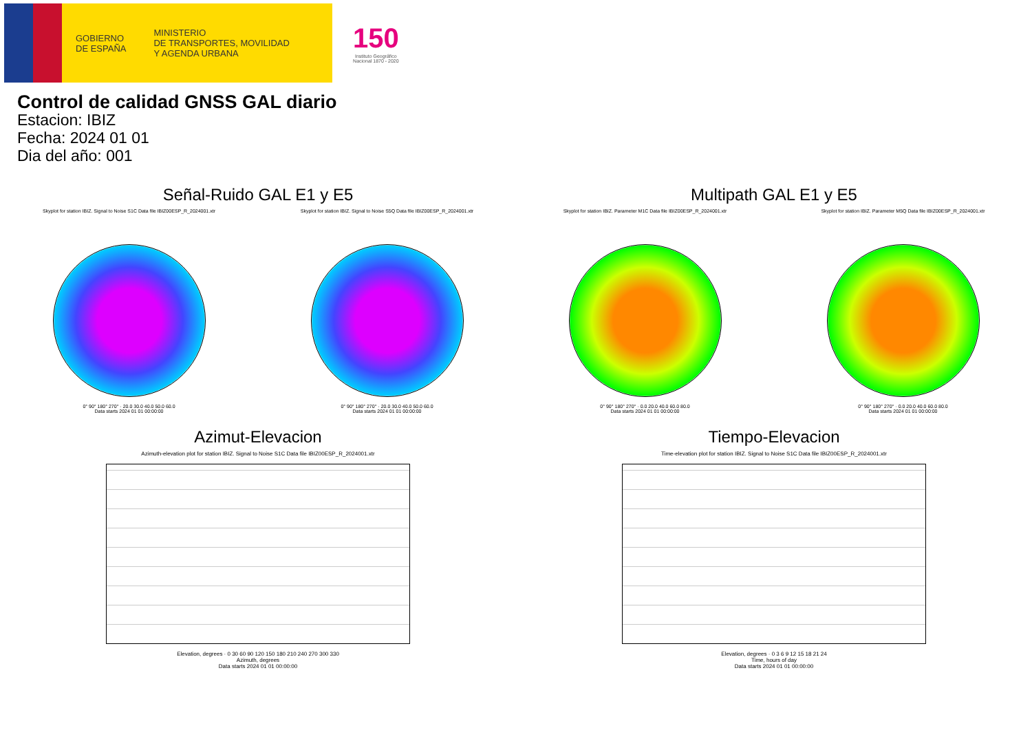GOBIERNO
DE ESPAÑA
MINISTERIO
DE TRANSPORTES, MOVILIDAD
Y AGENDA URBANA
150
Instituto Geográfico
Nacional 1870 - 2020
Control de calidad GNSS GAL diario
Estacion: IBIZ
Fecha: 2024 01 01
Dia del año: 001
Señal-Ruido GAL E1 y E5
Skyplot for station IBIZ. Signal to Noise S1C Data file IBIZ00ESP_R_2024001.xtr
0° 90° 180° 270° · 20.0 30.0 40.0 50.0 60.0
Data starts 2024 01 01 00:00:00
Skyplot for station IBIZ. Signal to Noise S5Q Data file IBIZ00ESP_R_2024001.xtr
0° 90° 180° 270° · 20.0 30.0 40.0 50.0 60.0
Data starts 2024 01 01 00:00:00
Multipath GAL E1 y E5
Skyplot for station IBIZ. Parameter M1C Data file IBIZ00ESP_R_2024001.xtr
0° 90° 180° 270° · 0.0 20.0 40.0 60.0 80.0
Data starts 2024 01 01 00:00:00
Skyplot for station IBIZ. Parameter M5Q Data file IBIZ00ESP_R_2024001.xtr
0° 90° 180° 270° · 0.0 20.0 40.0 60.0 80.0
Data starts 2024 01 01 00:00:00
Azimut-Elevacion
Azimuth-elevation plot for station IBIZ. Signal to Noise S1C Data file IBIZ00ESP_R_2024001.xtr
Elevation, degrees · 0 30 60 90 120 150 180 210 240 270 300 330
Azimuth, degrees
Data starts 2024 01 01 00:00:00
Tiempo-Elevacion
Time-elevation plot for station IBIZ. Signal to Noise S1C Data file IBIZ00ESP_R_2024001.xtr
Elevation, degrees · 0 3 6 9 12 15 18 21 24
Time, hours of day
Data starts 2024 01 01 00:00:00